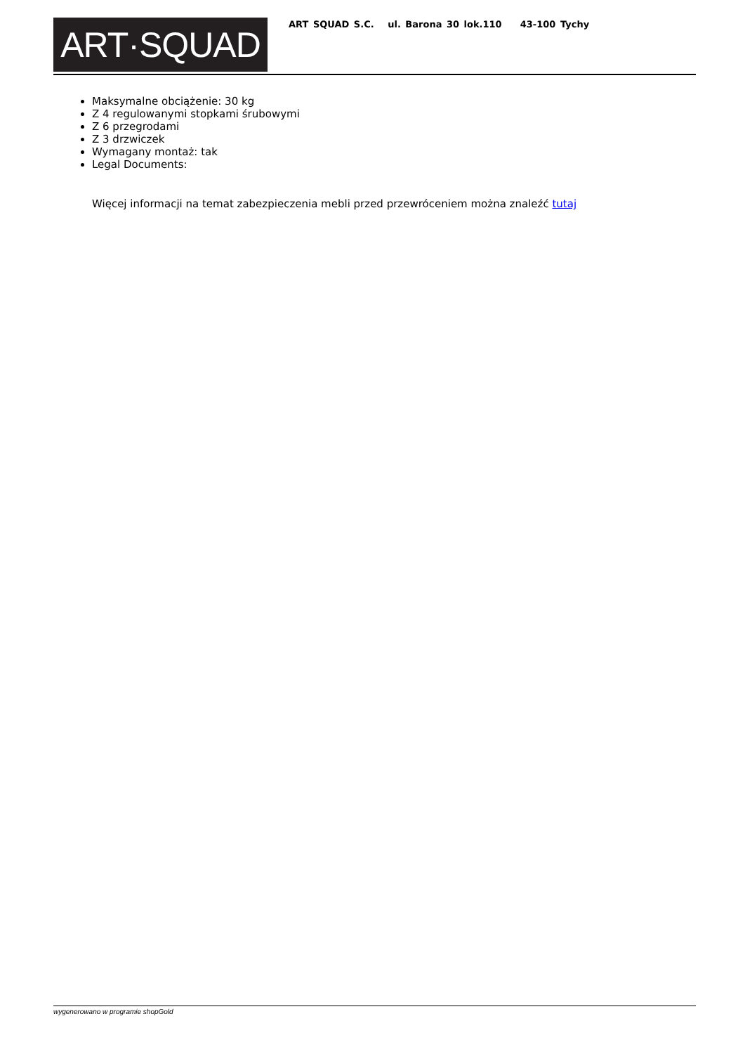ART·SQUAD
ART SQUAD S.C. ul. Barona 30 lok.110 43-100 Tychy
Maksymalne obciążenie: 30 kg
Z 4 regulowanymi stopkami śrubowymi
Z 6 przegrodami
Z 3 drzwiczek
Wymagany montaż: tak
Legal Documents:
Więcej informacji na temat zabezpieczenia mebli przed przewróceniem można znaleźć tutaj
wygenerowano w programie shopGold